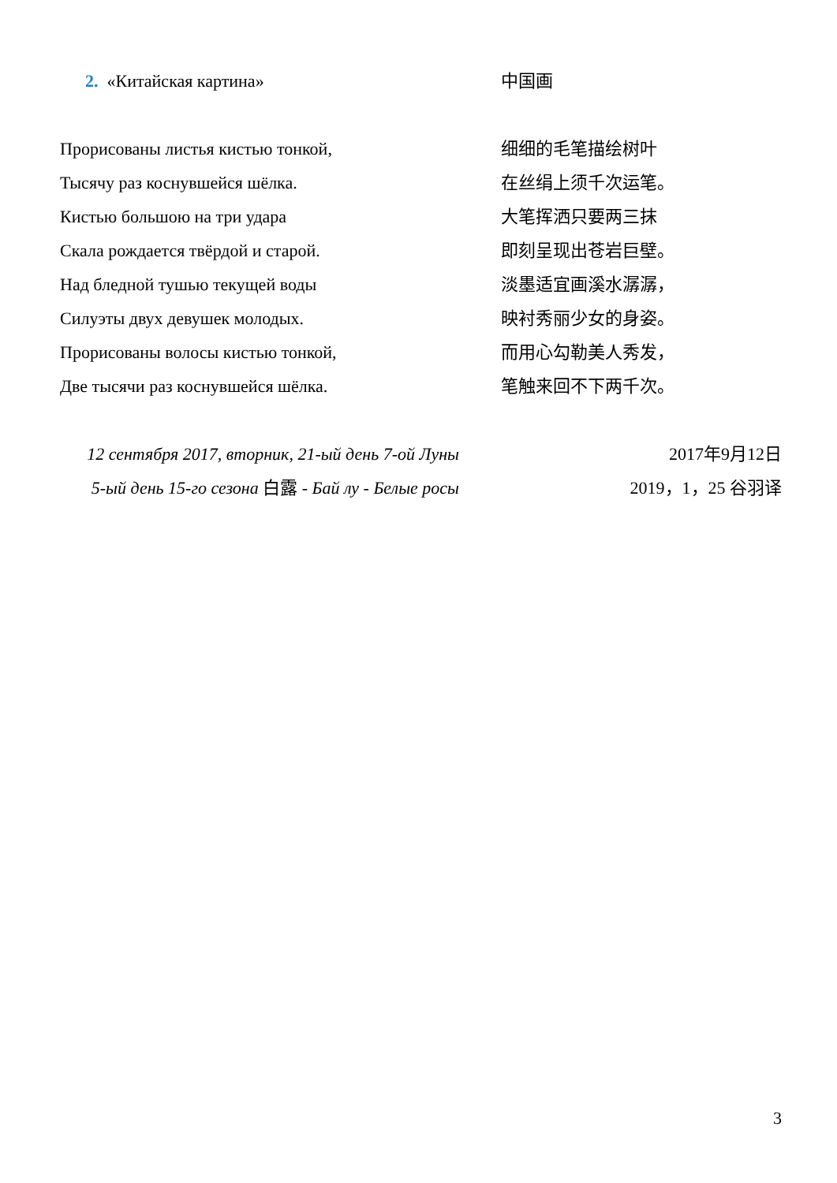2. «Китайская картина» 中国画
Прорисованы листья кистью тонкой,
Тысячу раз коснувшейся шёлка.
Кистью большою на три удара
Скала рождается твёрдой и старой.
Над бледной тушью текущей воды
Силуэты двух девушек молодых.
Прорисованы волосы кистью тонкой,
Две тысячи раз коснувшейся шёлка.
细细的毛笔描绘树叶
在丝绢上须千次运笔。
大笔挥洒只要两三抹
即刻呈现出苍岩巨壁。
淡墨适宜画溪水潺潺，
映衬秀丽少女的身姿。
而用心勾勒美人秀发，
笔触来回不下两千次。
12 сентября 2017, вторник, 21-ый день 7-ой Луны
5-ый день 15-го сезона 白露 - Бай лу - Белые росы
2017年9月12日
2019，1，25 谷羽译
3